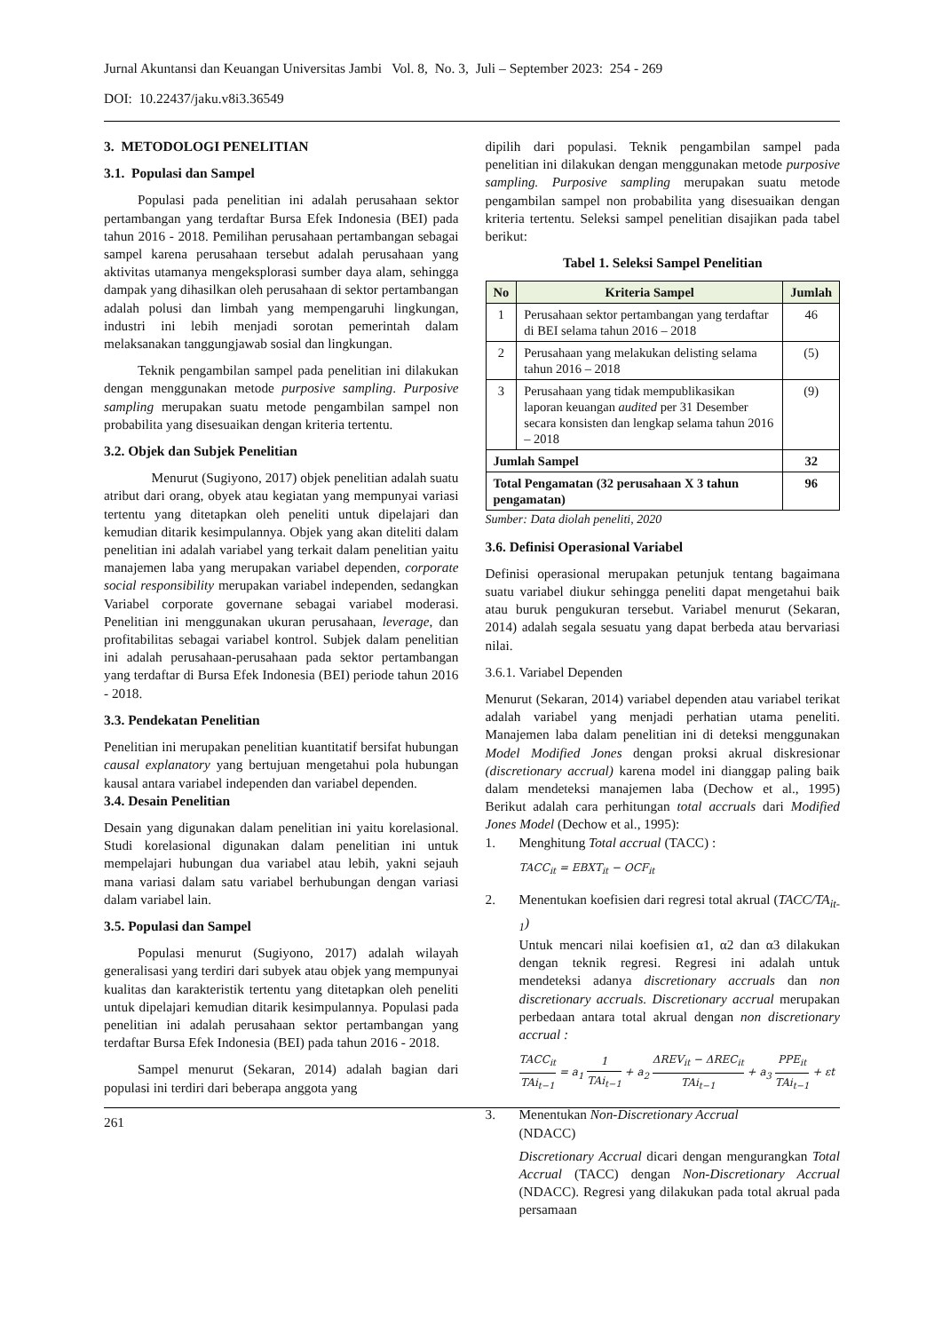Jurnal Akuntansi dan Keuangan Universitas Jambi Vol. 8, No. 3, Juli – September 2023: 254 - 269
DOI: 10.22437/jaku.v8i3.36549
3. METODOLOGI PENELITIAN
3.1. Populasi dan Sampel
Populasi pada penelitian ini adalah perusahaan sektor pertambangan yang terdaftar Bursa Efek Indonesia (BEI) pada tahun 2016 - 2018. Pemilihan perusahaan pertambangan sebagai sampel karena perusahaan tersebut adalah perusahaan yang aktivitas utamanya mengeksplorasi sumber daya alam, sehingga dampak yang dihasilkan oleh perusahaan di sektor pertambangan adalah polusi dan limbah yang mempengaruhi lingkungan, industri ini lebih menjadi sorotan pemerintah dalam melaksanakan tanggungjawab sosial dan lingkungan.
Teknik pengambilan sampel pada penelitian ini dilakukan dengan menggunakan metode purposive sampling. Purposive sampling merupakan suatu metode pengambilan sampel non probabilita yang disesuaikan dengan kriteria tertentu.
3.2. Objek dan Subjek Penelitian
Menurut (Sugiyono, 2017) objek penelitian adalah suatu atribut dari orang, obyek atau kegiatan yang mempunyai variasi tertentu yang ditetapkan oleh peneliti untuk dipelajari dan kemudian ditarik kesimpulannya. Objek yang akan diteliti dalam penelitian ini adalah variabel yang terkait dalam penelitian yaitu manajemen laba yang merupakan variabel dependen, corporate social responsibility merupakan variabel independen, sedangkan Variabel corporate governane sebagai variabel moderasi. Penelitian ini menggunakan ukuran perusahaan, leverage, dan profitabilitas sebagai variabel kontrol. Subjek dalam penelitian ini adalah perusahaan-perusahaan pada sektor pertambangan yang terdaftar di Bursa Efek Indonesia (BEI) periode tahun 2016 - 2018.
3.3. Pendekatan Penelitian
Penelitian ini merupakan penelitian kuantitatif bersifat hubungan causal explanatory yang bertujuan mengetahui pola hubungan kausal antara variabel independen dan variabel dependen.
3.4. Desain Penelitian
Desain yang digunakan dalam penelitian ini yaitu korelasional. Studi korelasional digunakan dalam penelitian ini untuk mempelajari hubungan dua variabel atau lebih, yakni sejauh mana variasi dalam satu variabel berhubungan dengan variasi dalam variabel lain.
3.5. Populasi dan Sampel
Populasi menurut (Sugiyono, 2017) adalah wilayah generalisasi yang terdiri dari subyek atau objek yang mempunyai kualitas dan karakteristik tertentu yang ditetapkan oleh peneliti untuk dipelajari kemudian ditarik kesimpulannya. Populasi pada penelitian ini adalah perusahaan sektor pertambangan yang terdaftar Bursa Efek Indonesia (BEI) pada tahun 2016 - 2018.
Sampel menurut (Sekaran, 2014) adalah bagian dari populasi ini terdiri dari beberapa anggota yang
dipilih dari populasi. Teknik pengambilan sampel pada penelitian ini dilakukan dengan menggunakan metode purposive sampling. Purposive sampling merupakan suatu metode pengambilan sampel non probabilita yang disesuaikan dengan kriteria tertentu. Seleksi sampel penelitian disajikan pada tabel berikut:
Tabel 1. Seleksi Sampel Penelitian
| No | Kriteria Sampel | Jumlah |
| --- | --- | --- |
| 1 | Perusahaan sektor pertambangan yang terdaftar di BEI selama tahun 2016 – 2018 | 46 |
| 2 | Perusahaan yang melakukan delisting selama tahun 2016 – 2018 | (5) |
| 3 | Perusahaan yang tidak mempublikasikan laporan keuangan audited per 31 Desember secara konsisten dan lengkap selama tahun 2016 – 2018 | (9) |
| Jumlah Sampel | | 32 |
| Total Pengamatan (32 perusahaan X 3 tahun pengamatan) | | 96 |
Sumber: Data diolah peneliti, 2020
3.6. Definisi Operasional Variabel
Definisi operasional merupakan petunjuk tentang bagaimana suatu variabel diukur sehingga peneliti dapat mengetahui baik atau buruk pengukuran tersebut. Variabel menurut (Sekaran, 2014) adalah segala sesuatu yang dapat berbeda atau bervariasi nilai.
3.6.1. Variabel Dependen
Menurut (Sekaran, 2014) variabel dependen atau variabel terikat adalah variabel yang menjadi perhatian utama peneliti. Manajemen laba dalam penelitian ini di deteksi menggunakan Model Modified Jones dengan proksi akrual diskresionar (discretionary accrual) karena model ini dianggap paling baik dalam mendeteksi manajemen laba (Dechow et al., 1995) Berikut adalah cara perhitungan total accruals dari Modified Jones Model (Dechow et al., 1995):
1. Menghitung Total accrual (TACC) :
TACC<sub>it</sub> = EBXT<sub>it</sub> − OCF<sub>it</sub>
2. Menentukan koefisien dari regresi total akrual (TACC/TA<sub>it-1</sub>)
Untuk mencari nilai koefisien α1, α2 dan α3 dilakukan dengan teknik regresi. Regresi ini adalah untuk mendeteksi adanya discretionary accruals dan non discretionary accruals. Discretionary accrual merupakan perbedaan antara total akrual dengan non discretionary accrual :
TACC<sub>it</sub> TAi<sub>t−1</sub> = a<sub>1</sub> 1 TAi<sub>t−1</sub> + a<sub>2</sub> ΔREV<sub>it</sub> − ΔREC<sub>it</sub> TAi<sub>t−1</sub> + a<sub>3</sub> PPE<sub>it</sub> TAi<sub>t−1</sub> + εt
3. Menentukan Non-Discretionary Accrual
(NDACC)
Discretionary Accrual dicari dengan mengurangkan Total Accrual (TACC) dengan Non-Discretionary Accrual (NDACC). Regresi yang dilakukan pada total akrual pada persamaan
261